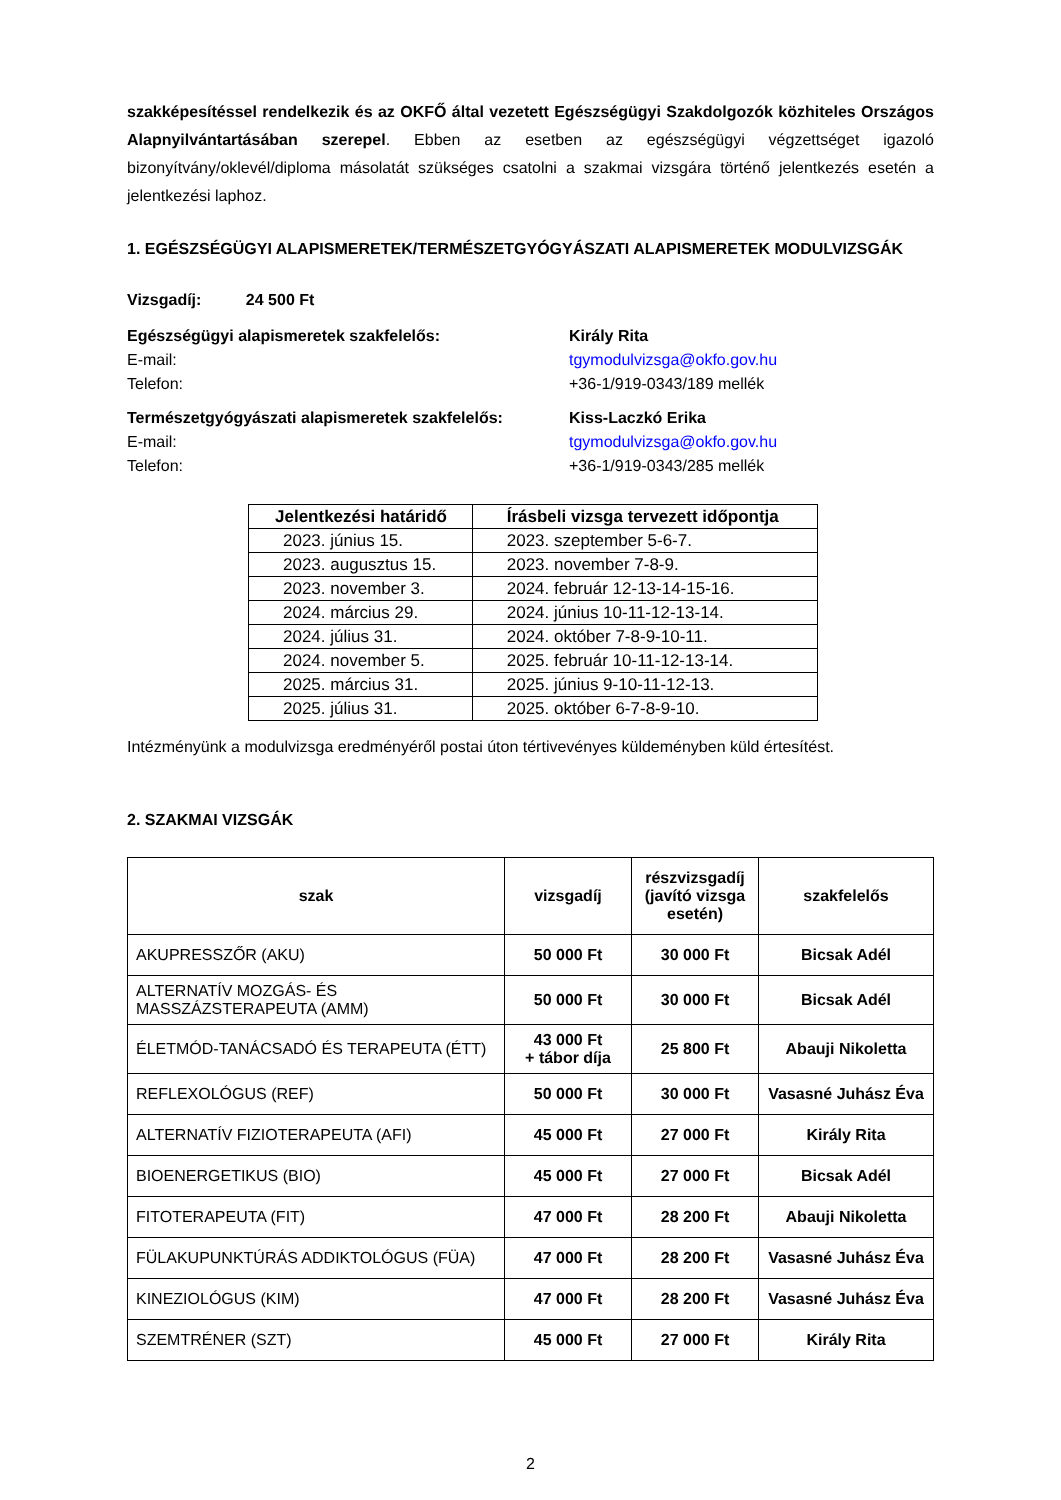szakképesítéssel rendelkezik és az OKFŐ által vezetett Egészségügyi Szakdolgozók közhiteles Országos Alapnyilvántartásában szerepel. Ebben az esetben az egészségügyi végzettséget igazoló bizonyítvány/oklevél/diploma másolatát szükséges csatolni a szakmai vizsgára történő jelentkezés esetén a jelentkezési laphoz.
1. EGÉSZSÉGÜGYI ALAPISMERETEK/TERMÉSZETGYÓGYÁSZATI ALAPISMERETEK MODULVIZSGÁK
Vizsgadíj: 24 500 Ft
Egészségügyi alapismeretek szakfelelős: Király Rita
E-mail: tgymodulvizsga@okfo.gov.hu
Telefon: +36-1/919-0343/189 mellék
Természetgyógyászati alapismeretek szakfelelős: Kiss-Laczkó Erika
E-mail: tgymodulvizsga@okfo.gov.hu
Telefon: +36-1/919-0343/285 mellék
| Jelentkezési határidő | Írásbeli vizsga tervezett időpontja |
| --- | --- |
| 2023. június 15. | 2023. szeptember 5-6-7. |
| 2023. augusztus 15. | 2023. november 7-8-9. |
| 2023. november 3. | 2024. február 12-13-14-15-16. |
| 2024. március 29. | 2024. június 10-11-12-13-14. |
| 2024. július 31. | 2024. október 7-8-9-10-11. |
| 2024. november 5. | 2025. február 10-11-12-13-14. |
| 2025. március 31. | 2025. június 9-10-11-12-13. |
| 2025. július 31. | 2025. október 6-7-8-9-10. |
Intézményünk a modulvizsga eredményéről postai úton tértivevényes küldeményben küld értesítést.
2. SZAKMAI VIZSGÁK
| szak | vizsgadíj | részvizsgadíj (javító vizsga esetén) | szakfelelős |
| --- | --- | --- | --- |
| AKUPRESSZŐR (AKU) | 50 000 Ft | 30 000 Ft | Bicsak Adél |
| ALTERNATÍV MOZGÁS- ÉS MASSZÁZSTERAPEUTA (AMM) | 50 000 Ft | 30 000 Ft | Bicsak Adél |
| ÉLETMÓD-TANÁCSADÓ ÉS TERAPEUTA (ÉTT) | 43 000 Ft + tábor díja | 25 800 Ft | Abauji Nikoletta |
| REFLEXOLÓGUS (REF) | 50 000 Ft | 30 000 Ft | Vasasné Juhász Éva |
| ALTERNATÍV FIZIOTERAPEUTA (AFI) | 45 000 Ft | 27 000 Ft | Király Rita |
| BIOENERGETIKUS (BIO) | 45 000 Ft | 27 000 Ft | Bicsak Adél |
| FITOTERAPEUTA (FIT) | 47 000 Ft | 28 200 Ft | Abauji Nikoletta |
| FÜLAKUPUNKTÚRÁS ADDIKTOLÓGUS (FÜA) | 47 000 Ft | 28 200 Ft | Vasasné Juhász Éva |
| KINEZIOLÓGUS (KIM) | 47 000 Ft | 28 200 Ft | Vasasné Juhász Éva |
| SZEMTRÉNER (SZT) | 45 000 Ft | 27 000 Ft | Király Rita |
2